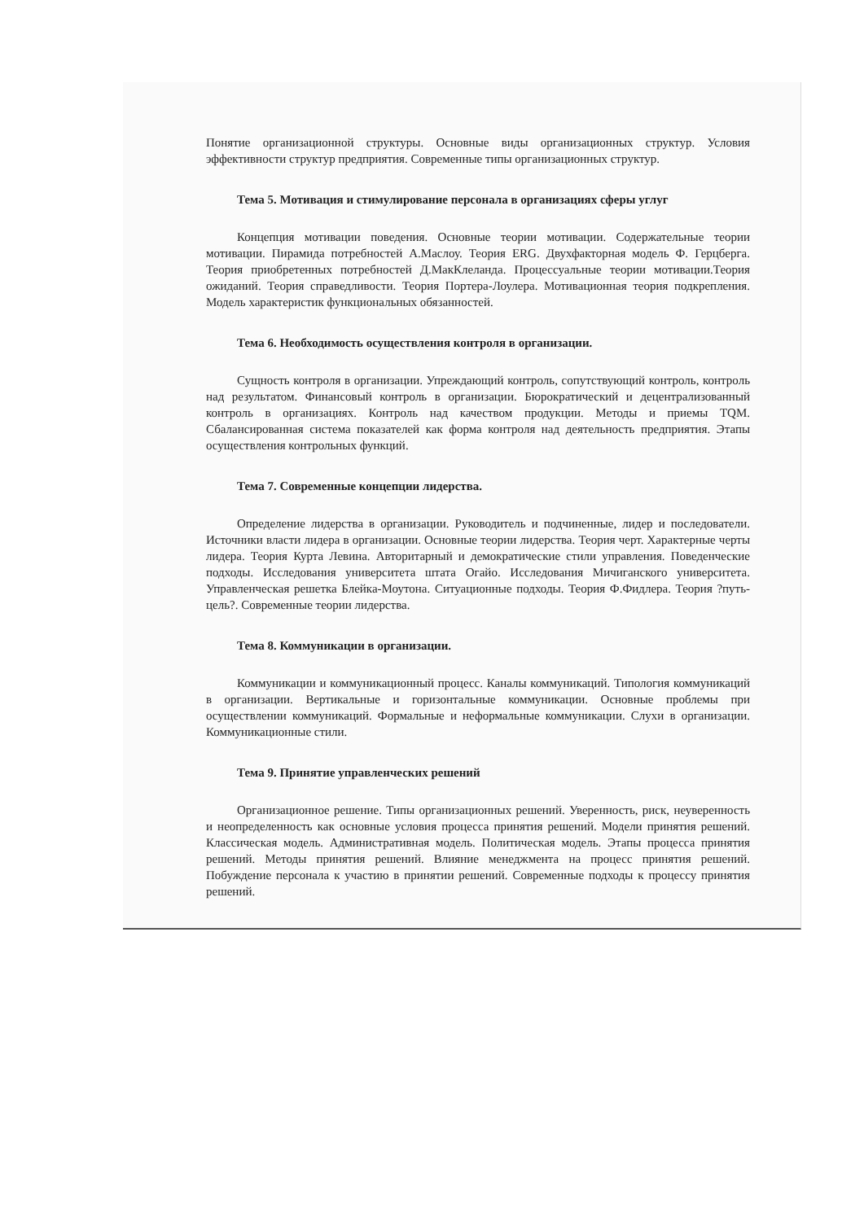Понятие организационной структуры. Основные виды организационных структур. Условия эффективности структур предприятия. Современные типы организационных структур.
Тема 5. Мотивация и стимулирование персонала в организациях сферы углуг
Концепция мотивации поведения. Основные теории мотивации. Содержательные теории мотивации. Пирамида потребностей А.Маслоу. Теория ERG. Двухфакторная модель Ф. Герцберга. Теория приобретенных потребностей Д.МакКлеланда. Процессуальные теории мотивации.Теория ожиданий. Теория справедливости. Теория Портера-Лоулера. Мотивационная теория подкрепления. Модель характеристик функциональных обязанностей.
Тема 6. Необходимость осуществления контроля в организации.
Сущность контроля в организации. Упреждающий контроль, сопутствующий контроль, контроль над результатом. Финансовый контроль в организации. Бюрократический и децентрализованный контроль в организациях. Контроль над качеством продукции. Методы и приемы TQM. Сбалансированная система показателей как форма контроля над деятельность предприятия. Этапы осуществления контрольных функций.
Тема 7. Современные концепции лидерства.
Определение лидерства в организации. Руководитель и подчиненные, лидер и последователи. Источники власти лидера в организации. Основные теории лидерства. Теория черт. Характерные черты лидера. Теория Курта Левина. Авторитарный и демократические стили управления. Поведенческие подходы. Исследования университета штата Огайо. Исследования Мичиганского университета. Управленческая решетка Блейка-Моутона. Ситуационные подходы. Теория Ф.Фидлера. Теория ?путь-цель?. Современные теории лидерства.
Тема 8. Коммуникации в организации.
Коммуникации и коммуникационный процесс. Каналы коммуникаций. Типология коммуникаций в организации. Вертикальные и горизонтальные коммуникации. Основные проблемы при осуществлении коммуникаций. Формальные и неформальные коммуникации. Слухи в организации. Коммуникационные стили.
Тема 9. Принятие управленческих решений
Организационное решение. Типы организационных решений. Уверенность, риск, неуверенность и неопределенность как основные условия процесса принятия решений. Модели принятия решений. Классическая модель. Административная модель. Политическая модель. Этапы процесса принятия решений. Методы принятия решений. Влияние менеджмента на процесс принятия решений. Побуждение персонала к участию в принятии решений. Современные подходы к процессу принятия решений.